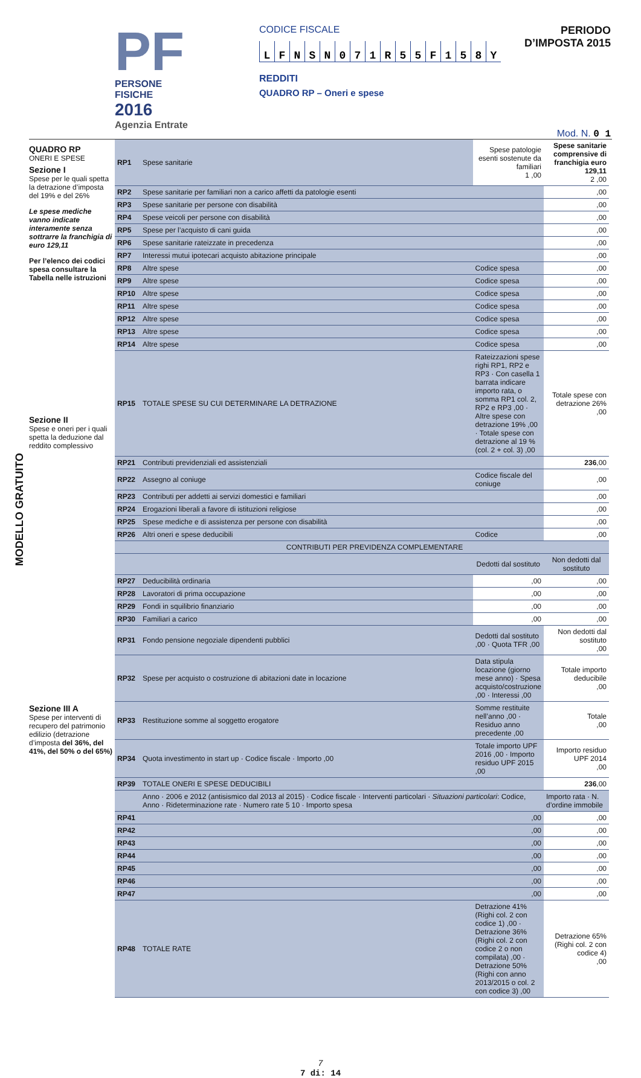PF
PERSONE FISICHE
2016
Agenzia Entrate
CODICE FISCALE
LFNSN 071 R 55 F 158 Y
REDDITI
QUADRO RP – Oneri e spese
PERIODO D’IMPOSTA 2015
Mod. N. 0 1
MODELLO GRATUITO
QUADRO RP
ONERI E SPESE
Sezione I
Spese per le quali spetta la detrazione d’imposta del 19% e del 26%
Le spese mediche vanno indicate interamente senza sottrarre la franchigia di euro 129,11
Per l’elenco dei codici spesa consultare la Tabella nelle istruzioni
Sezione II
Spese e oneri per i quali spetta la deduzione dal reddito complessivo
Sezione III A
Spese per interventi di recupero del patrimonio edilizio (detrazione d’imposta del 36%, del 41%, del 50% o del 65%)
| RP1 | Spese sanitarie | Spese patologie esenti sostenute da familiari 1 ,00 | Spese sanitarie comprensive di franchigia euro 129,11 2 ,00 |
| RP2 | Spese sanitarie per familiari non a carico affetti da patologie esenti | | ,00 |
| RP3 | Spese sanitarie per persone con disabilità | | ,00 |
| RP4 | Spese veicoli per persone con disabilità | | ,00 |
| RP5 | Spese per l’acquisto di cani guida | | ,00 |
| RP6 | Spese sanitarie rateizzate in precedenza | | ,00 |
| RP7 | Interessi mutui ipotecari acquisto abitazione principale | | ,00 |
| RP8 | Altre spese | Codice spesa | ,00 |
| RP9 | Altre spese | Codice spesa | ,00 |
| RP10 | Altre spese | Codice spesa | ,00 |
| RP11 | Altre spese | Codice spesa | ,00 |
| RP12 | Altre spese | Codice spesa | ,00 |
| RP13 | Altre spese | Codice spesa | ,00 |
| RP14 | Altre spese | Codice spesa | ,00 |
| RP15 | TOTALE SPESE SU CUI DETERMINARE LA DETRAZIONE | Rateizzazioni spese righi RP1, RP2 e RP3 · Con casella 1 barrata indicare importo rata, o somma RP1 col. 2, RP2 e RP3 ,00 · Altre spese con detrazione 19% ,00 · Totale spese con detrazione al 19 % (col. 2 + col. 3) ,00 | Totale spese con detrazione 26% ,00 |
| RP21 | Contributi previdenziali ed assistenziali | | 236 ,00 |
| RP22 | Assegno al coniuge | Codice fiscale del coniuge | ,00 |
| RP23 | Contributi per addetti ai servizi domestici e familiari | | ,00 |
| RP24 | Erogazioni liberali a favore di istituzioni religiose | | ,00 |
| RP25 | Spese mediche e di assistenza per persone con disabilità | | ,00 |
| RP26 | Altri oneri e spese deducibili | Codice | ,00 |
| | CONTRIBUTI PER PREVIDENZA COMPLEMENTARE | | |
| | | Dedotti dal sostituto | Non dedotti dal sostituto |
| RP27 | Deducibilità ordinaria | ,00 | ,00 |
| RP28 | Lavoratori di prima occupazione | ,00 | ,00 |
| RP29 | Fondi in squilibrio finanziario | ,00 | ,00 |
| RP30 | Familiari a carico | ,00 | ,00 |
| RP31 | Fondo pensione negoziale dipendenti pubblici | Dedotti dal sostituto ,00 · Quota TFR ,00 | Non dedotti dal sostituto ,00 |
| RP32 | Spese per acquisto o costruzione di abitazioni date in locazione | Data stipula locazione (giorno mese anno) · Spesa acquisto/costruzione ,00 · Interessi ,00 | Totale importo deducibile ,00 |
| RP33 | Restituzione somme al soggetto erogatore | Somme restituite nell’anno ,00 · Residuo anno precedente ,00 | Totale ,00 |
| RP34 | Quota investimento in start up · Codice fiscale · Importo ,00 | Totale importo UPF 2016 ,00 · Importo residuo UPF 2015 ,00 | Importo residuo UPF 2014 ,00 |
| RP39 | TOTALE ONERI E SPESE DEDUCIBILI | | 236 ,00 |
| | Anno · 2006 e 2012 (antisismico dal 2013 al 2015) · Codice fiscale · Interventi particolari · Situazioni particolari : Codice, Anno · Rideterminazione rate · Numero rate 5 10 · Importo spesa | | Importo rata · N. d’ordine immobile |
| RP41 | ,00 | | ,00 |
| RP42 | ,00 | | ,00 |
| RP43 | ,00 | | ,00 |
| RP44 | ,00 | | ,00 |
| RP45 | ,00 | | ,00 |
| RP46 | ,00 | | ,00 |
| RP47 | ,00 | | ,00 |
| RP48 | TOTALE RATE | Detrazione 41% (Righi col. 2 con codice 1) ,00 · Detrazione 36% (Righi col. 2 con codice 2 o non compilata) ,00 · Detrazione 50% (Righi con anno 2013/2015 o col. 2 con codice 3) ,00 | Detrazione 65% (Righi col. 2 con codice 4) ,00 |
7
7 di: 14